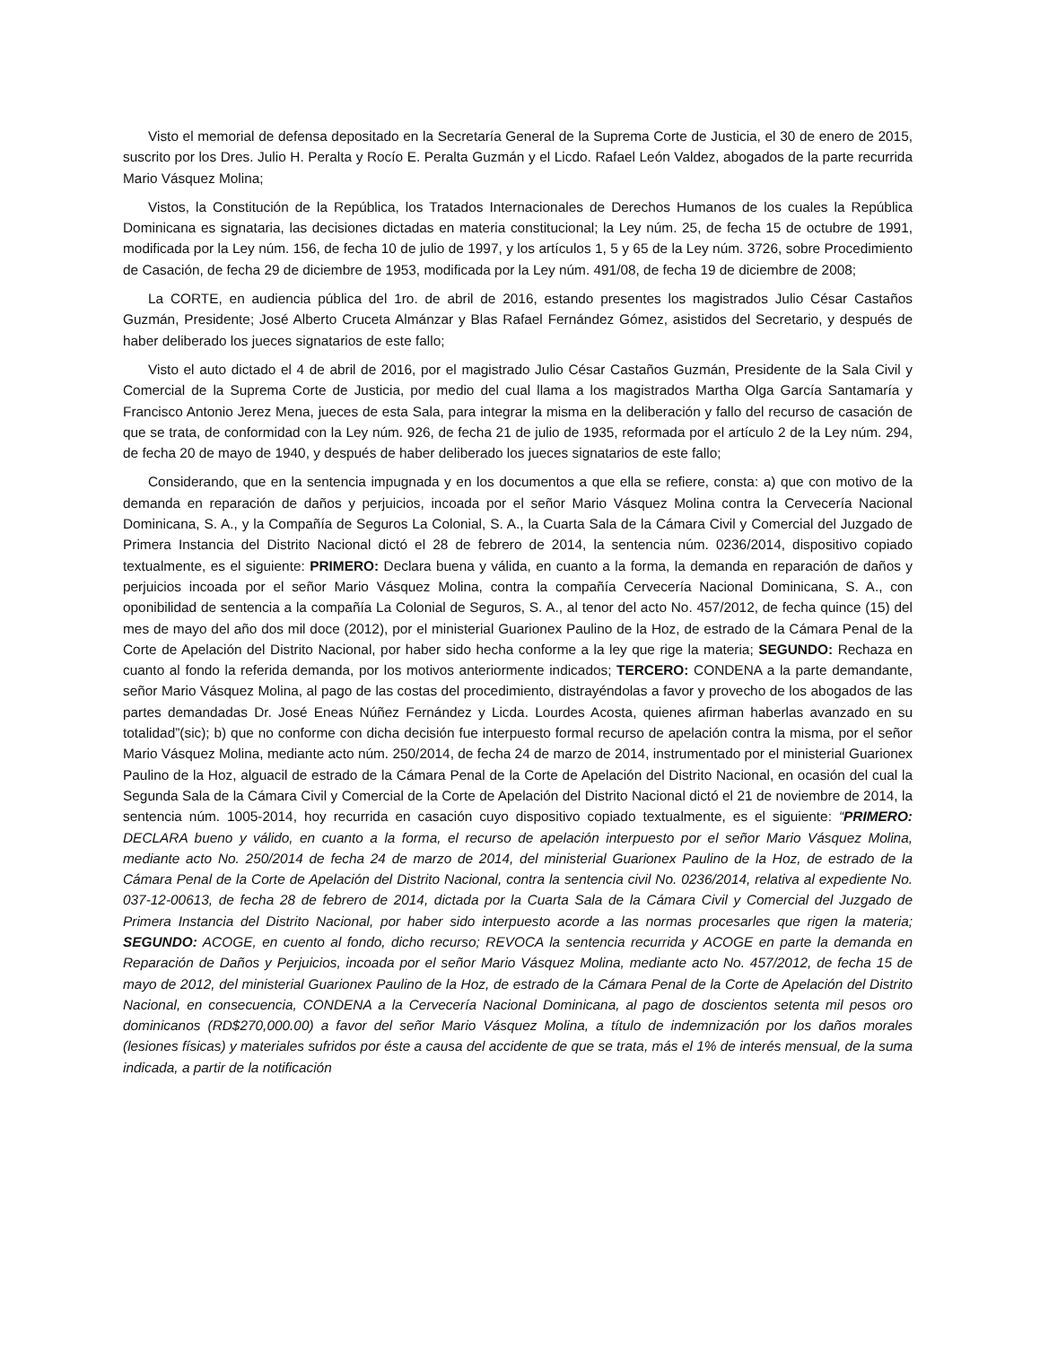Visto el memorial de defensa depositado en la Secretaría General de la Suprema Corte de Justicia, el 30 de enero de 2015, suscrito por los Dres. Julio H. Peralta y Rocío E. Peralta Guzmán y el Licdo. Rafael León Valdez, abogados de la parte recurrida Mario Vásquez Molina;
Vistos, la Constitución de la República, los Tratados Internacionales de Derechos Humanos de los cuales la República Dominicana es signataria, las decisiones dictadas en materia constitucional; la Ley núm. 25, de fecha 15 de octubre de 1991, modificada por la Ley núm. 156, de fecha 10 de julio de 1997, y los artículos 1, 5 y 65 de la Ley núm. 3726, sobre Procedimiento de Casación, de fecha 29 de diciembre de 1953, modificada por la Ley núm. 491/08, de fecha 19 de diciembre de 2008;
La CORTE, en audiencia pública del 1ro. de abril de 2016, estando presentes los magistrados Julio César Castaños Guzmán, Presidente; José Alberto Cruceta Almánzar y Blas Rafael Fernández Gómez, asistidos del Secretario, y después de haber deliberado los jueces signatarios de este fallo;
Visto el auto dictado el 4 de abril de 2016, por el magistrado Julio César Castaños Guzmán, Presidente de la Sala Civil y Comercial de la Suprema Corte de Justicia, por medio del cual llama a los magistrados Martha Olga García Santamaría y Francisco Antonio Jerez Mena, jueces de esta Sala, para integrar la misma en la deliberación y fallo del recurso de casación de que se trata, de conformidad con la Ley núm. 926, de fecha 21 de julio de 1935, reformada por el artículo 2 de la Ley núm. 294, de fecha 20 de mayo de 1940, y después de haber deliberado los jueces signatarios de este fallo;
Considerando, que en la sentencia impugnada y en los documentos a que ella se refiere, consta: a) que con motivo de la demanda en reparación de daños y perjuicios, incoada por el señor Mario Vásquez Molina contra la Cervecería Nacional Dominicana, S. A., y la Compañía de Seguros La Colonial, S. A., la Cuarta Sala de la Cámara Civil y Comercial del Juzgado de Primera Instancia del Distrito Nacional dictó el 28 de febrero de 2014, la sentencia núm. 0236/2014, dispositivo copiado textualmente, es el siguiente: PRIMERO: Declara buena y válida, en cuanto a la forma, la demanda en reparación de daños y perjuicios incoada por el señor Mario Vásquez Molina, contra la compañía Cervecería Nacional Dominicana, S. A., con oponibilidad de sentencia a la compañía La Colonial de Seguros, S. A., al tenor del acto No. 457/2012, de fecha quince (15) del mes de mayo del año dos mil doce (2012), por el ministerial Guarionex Paulino de la Hoz, de estrado de la Cámara Penal de la Corte de Apelación del Distrito Nacional, por haber sido hecha conforme a la ley que rige la materia; SEGUNDO: Rechaza en cuanto al fondo la referida demanda, por los motivos anteriormente indicados; TERCERO: CONDENA a la parte demandante, señor Mario Vásquez Molina, al pago de las costas del procedimiento, distrayéndolas a favor y provecho de los abogados de las partes demandadas Dr. José Eneas Núñez Fernández y Licda. Lourdes Acosta, quienes afirman haberlas avanzado en su totalidad”(sic); b) que no conforme con dicha decisión fue interpuesto formal recurso de apelación contra la misma, por el señor Mario Vásquez Molina, mediante acto núm. 250/2014, de fecha 24 de marzo de 2014, instrumentado por el ministerial Guarionex Paulino de la Hoz, alguacil de estrado de la Cámara Penal de la Corte de Apelación del Distrito Nacional, en ocasión del cual la Segunda Sala de la Cámara Civil y Comercial de la Corte de Apelación del Distrito Nacional dictó el 21 de noviembre de 2014, la sentencia núm. 1005-2014, hoy recurrida en casación cuyo dispositivo copiado textualmente, es el siguiente: “PRIMERO: DECLARA bueno y válido, en cuanto a la forma, el recurso de apelación interpuesto por el señor Mario Vásquez Molina, mediante acto No. 250/2014 de fecha 24 de marzo de 2014, del ministerial Guarionex Paulino de la Hoz, de estrado de la Cámara Penal de la Corte de Apelación del Distrito Nacional, contra la sentencia civil No. 0236/2014, relativa al expediente No. 037-12-00613, de fecha 28 de febrero de 2014, dictada por la Cuarta Sala de la Cámara Civil y Comercial del Juzgado de Primera Instancia del Distrito Nacional, por haber sido interpuesto acorde a las normas procesarles que rigen la materia; SEGUNDO: ACOGE, en cuento al fondo, dicho recurso; REVOCA la sentencia recurrida y ACOGE en parte la demanda en Reparación de Daños y Perjuicios, incoada por el señor Mario Vásquez Molina, mediante acto No. 457/2012, de fecha 15 de mayo de 2012, del ministerial Guarionex Paulino de la Hoz, de estrado de la Cámara Penal de la Corte de Apelación del Distrito Nacional, en consecuencia, CONDENA a la Cervecería Nacional Dominicana, al pago de doscientos setenta mil pesos oro dominicanos (RD$270,000.00) a favor del señor Mario Vásquez Molina, a título de indemnización por los daños morales (lesiones físicas) y materiales sufridos por éste a causa del accidente de que se trata, más el 1% de interés mensual, de la suma indicada, a partir de la notificación